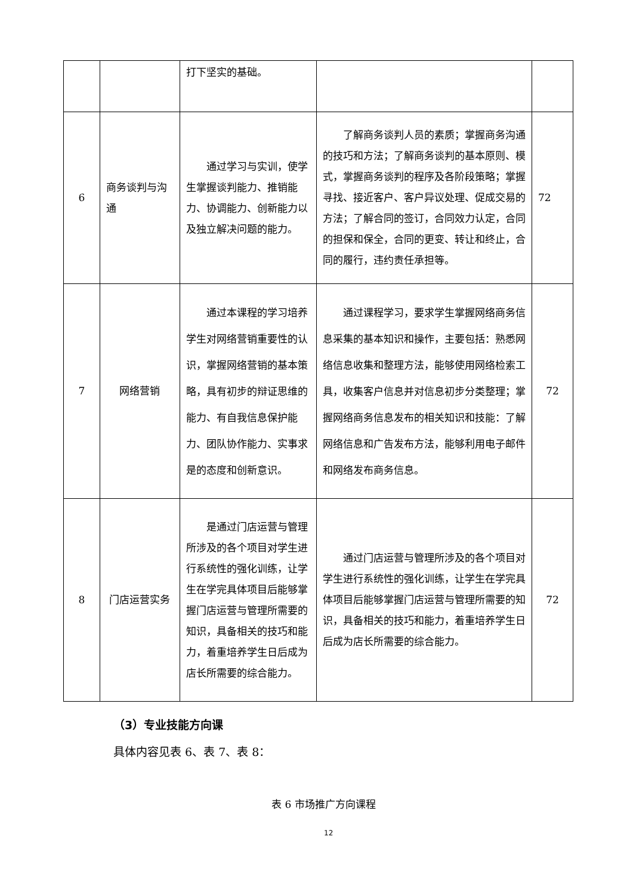| | | 打下坚实的基础。 | | |
| 6 | 商务谈判与沟通 | 通过学习与实训，使学生掌握谈判能力、推销能力、协调能力、创新能力以及独立解决问题的能力。 | 了解商务谈判人员的素质；掌握商务沟通的技巧和方法；了解商务谈判的基本原则、模式，掌握商务谈判的程序及各阶段策略；掌握寻找、接近客户、客户异议处理、促成交易的方法；了解合同的签订，合同效力认定，合同的担保和保全，合同的更变、转让和终止，合同的履行，违约责任承担等。 | 72 |
| 7 | 网络营销 | 通过本课程的学习培养学生对网络营销重要性的认识，掌握网络营销的基本策略，具有初步的辩证思维的能力、有自我信息保护能力、团队协作能力、实事求是的态度和创新意识。 | 通过课程学习，要求学生掌握网络商务信息采集的基本知识和操作，主要包括：熟悉网络信息收集和整理方法，能够使用网络检索工具，收集客户信息并对信息初步分类整理；掌握网络商务信息发布的相关知识和技能：了解网络信息和广告发布方法，能够利用电子邮件和网络发布商务信息。 | 72 |
| 8 | 门店运营实务 | 是通过门店运营与管理所涉及的各个项目对学生进行系统性的强化训练，让学生在学完具体项目后能够掌握门店运营与管理所需要的知识，具备相关的技巧和能力，着重培养学生日后成为店长所需要的综合能力。 | 通过门店运营与管理所涉及的各个项目对学生进行系统性的强化训练，让学生在学完具体项目后能够掌握门店运营与管理所需要的知识，具备相关的技巧和能力，着重培养学生日后成为店长所需要的综合能力。 | 72 |
（3）专业技能方向课
具体内容见表 6、表 7、表 8：
表 6 市场推广方向课程
12